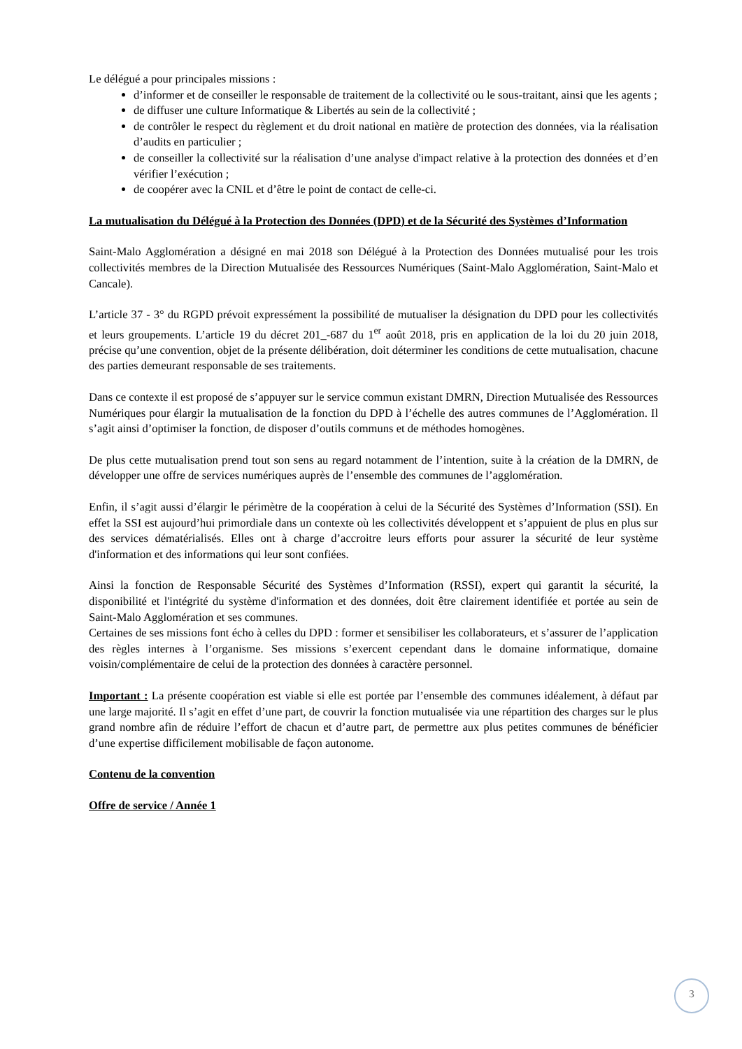Le délégué a pour principales missions :
d’informer et de conseiller le responsable de traitement de la collectivité ou le sous-traitant, ainsi que les agents ;
de diffuser une culture Informatique & Libertés au sein de la collectivité ;
de contrôler le respect du règlement et du droit national en matière de protection des données, via la réalisation d’audits en particulier ;
de conseiller la collectivité sur la réalisation d’une analyse d'impact relative à la protection des données et d’en vérifier l’exécution ;
de coopérer avec la CNIL et d’être le point de contact de celle-ci.
La mutualisation du Délégué à la Protection des Données (DPD) et de la Sécurité des Systèmes d’Information
Saint-Malo Agglomération a désigné en mai 2018 son Délégué à la Protection des Données mutualisé pour les trois collectivités membres de la Direction Mutualisée des Ressources Numériques (Saint-Malo Agglomération, Saint-Malo et Cancale).
L’article 37 - 3° du RGPD prévoit expressément la possibilité de mutualiser la désignation du DPD pour les collectivités et leurs groupements. L’article 19 du décret 201_-687 du 1<sup>er</sup> août 2018, pris en application de la loi du 20 juin 2018, précise qu’une convention, objet de la présente délibération, doit déterminer les conditions de cette mutualisation, chacune des parties demeurant responsable de ses traitements.
Dans ce contexte il est proposé de s’appuyer sur le service commun existant DMRN, Direction Mutualisée des Ressources Numériques pour élargir la mutualisation de la fonction du DPD à l’échelle des autres communes de l’Agglomération. Il s’agit ainsi d’optimiser la fonction, de disposer d’outils communs et de méthodes homogènes.
De plus cette mutualisation prend tout son sens au regard notamment de l’intention, suite à la création de la DMRN, de développer une offre de services numériques auprès de l’ensemble des communes de l’agglomération.
Enfin, il s’agit aussi d’élargir le périmètre de la coopération à celui de la Sécurité des Systèmes d’Information (SSI). En effet la SSI est aujourd’hui primordiale dans un contexte où les collectivités développent et s’appuient de plus en plus sur des services dématérialisés. Elles ont à charge d’accroitre leurs efforts pour assurer la sécurité de leur système d'information et des informations qui leur sont confiées.
Ainsi la fonction de Responsable Sécurité des Systèmes d’Information (RSSI), expert qui garantit la sécurité, la disponibilité et l'intégrité du système d'information et des données, doit être clairement identifiée et portée au sein de Saint-Malo Agglomération et ses communes.
Certaines de ses missions font écho à celles du DPD : former et sensibiliser les collaborateurs, et s’assurer de l’application des règles internes à l’organisme. Ses missions s’exercent cependant dans le domaine informatique, domaine voisin/complémentaire de celui de la protection des données à caractère personnel.
Important : La présente coopération est viable si elle est portée par l’ensemble des communes idéalement, à défaut par une large majorité. Il s’agit en effet d’une part, de couvrir la fonction mutualisée via une répartition des charges sur le plus grand nombre afin de réduire l’effort de chacun et d’autre part, de permettre aux plus petites communes de bénéficier d’une expertise difficilement mobilisable de façon autonome.
Contenu de la convention
Offre de service / Année 1
3